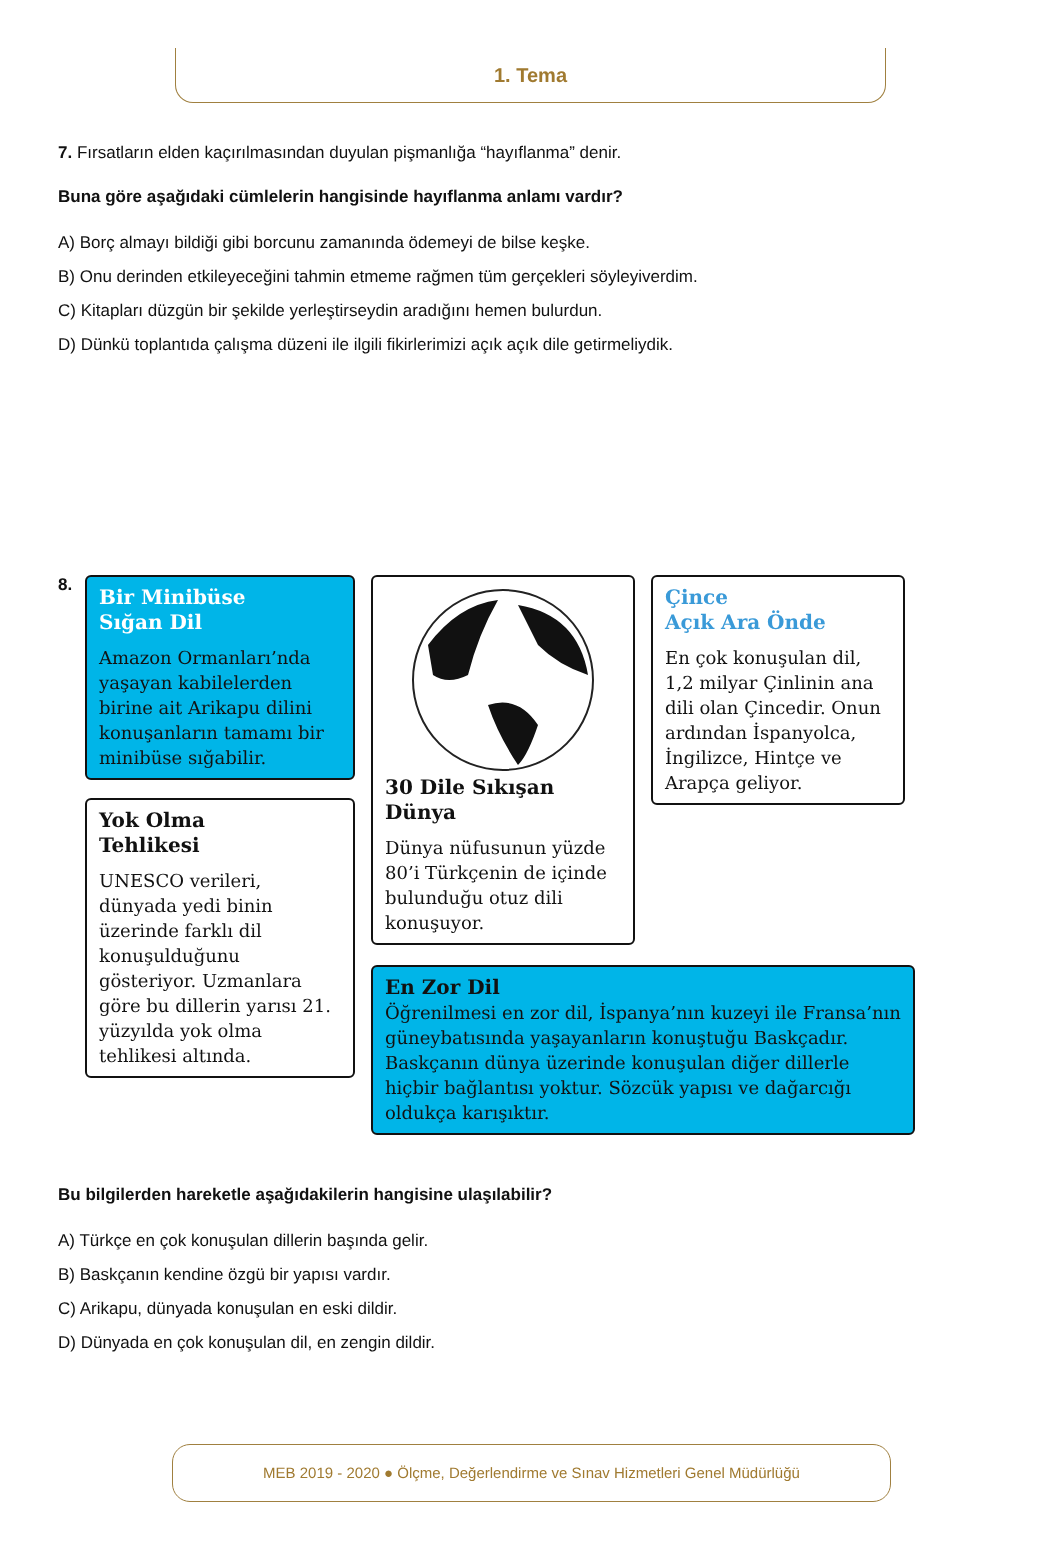1. Tema
7. Fırsatların elden kaçırılmasından duyulan pişmanlığa “hayıflanma” denir.
Buna göre aşağıdaki cümlelerin hangisinde hayıflanma anlamı vardır?
A) Borç almayı bildiği gibi borcunu zamanında ödemeyi de bilse keşke.
B) Onu derinden etkileyeceğini tahmin etmeme rağmen tüm gerçekleri söyleyiverdim.
C) Kitapları düzgün bir şekilde yerleştirseydin aradığını hemen bulurdun.
D) Dünkü toplantıda çalışma düzeni ile ilgili fikirlerimizi açık açık dile getirmeliydik.
8.
Bir Minibüse
Sığan Dil
Amazon Ormanları’nda yaşayan kabilelerden birine ait Arikapu dilini konuşanların tamamı bir minibüse sığabilir.
Yok Olma
Tehlikesi
UNESCO verileri, dünyada yedi binin üzerinde farklı dil konuşulduğunu gösteriyor. Uzmanlara göre bu dillerin yarısı 21. yüzyılda yok olma tehlikesi altında.
30 Dile Sıkışan Dünya
Dünya nüfusunun yüzde 80’i Türkçenin de içinde bulunduğu otuz dili konuşuyor.
Çince
Açık Ara Önde
En çok konuşulan dil, 1,2 milyar Çinlinin ana dili olan Çincedir. Onun ardından İspanyolca, İngilizce, Hintçe ve Arapça geliyor.
En Zor Dil
Öğrenilmesi en zor dil, İspanya’nın kuzeyi ile Fransa’nın güneybatısında yaşayanların konuştuğu Baskçadır. Baskçanın dünya üzerinde konuşulan diğer dillerle hiçbir bağlantısı yoktur. Sözcük yapısı ve dağarcığı oldukça karışıktır.
Bu bilgilerden hareketle aşağıdakilerin hangisine ulaşılabilir?
A) Türkçe en çok konuşulan dillerin başında gelir.
B) Baskçanın kendine özgü bir yapısı vardır.
C) Arikapu, dünyada konuşulan en eski dildir.
D) Dünyada en çok konuşulan dil, en zengin dildir.
MEB 2019 - 2020 ● Ölçme, Değerlendirme ve Sınav Hizmetleri Genel Müdürlüğü